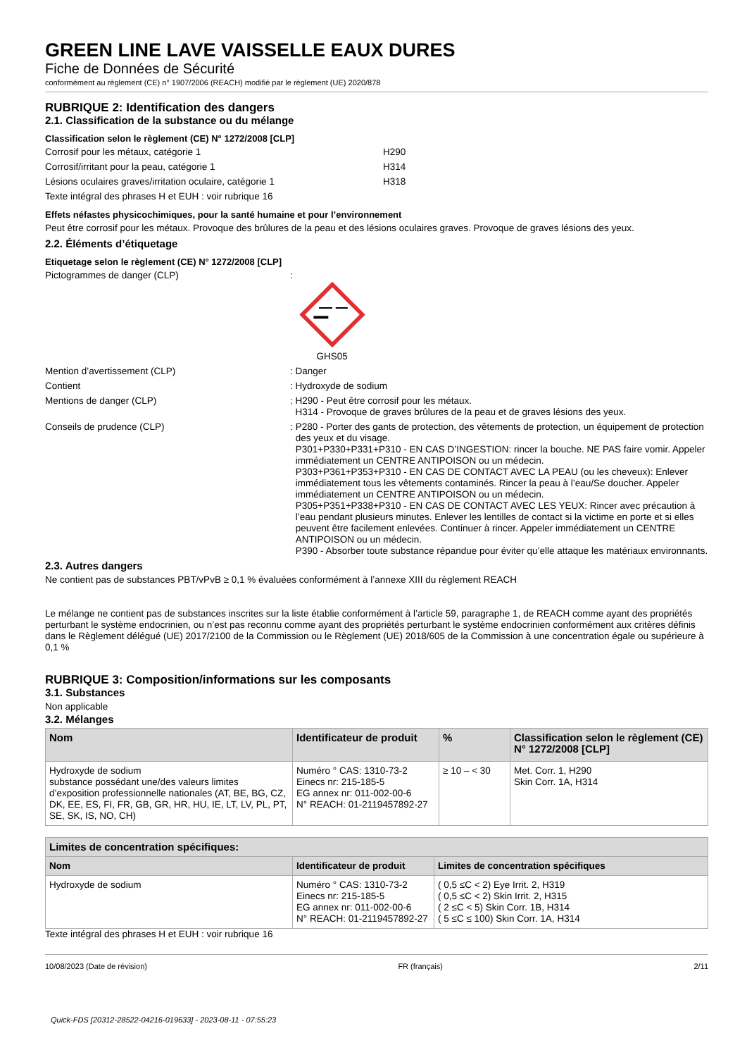GREEN LINE LAVE VAISSELLE EAUX DURES
Fiche de Données de Sécurité
conformément au règlement (CE) n° 1907/2006 (REACH) modifié par le règlement (UE) 2020/878
RUBRIQUE 2: Identification des dangers
2.1. Classification de la substance ou du mélange
Classification selon le règlement (CE) N° 1272/2008 [CLP]
Corrosif pour les métaux, catégorie 1 H290
Corrosif/irritant pour la peau, catégorie 1 H314
Lésions oculaires graves/irritation oculaire, catégorie 1 H318
Texte intégral des phrases H et EUH : voir rubrique 16
Effets néfastes physicochimiques, pour la santé humaine et pour l’environnement
Peut être corrosif pour les métaux. Provoque des brûlures de la peau et des lésions oculaires graves. Provoque de graves lésions des yeux.
2.2. Éléments d’étiquetage
Etiquetage selon le règlement (CE) N° 1272/2008 [CLP]
Pictogrammes de danger (CLP):
GHS05
Mention d’avertissement (CLP): Danger
Contient: Hydroxyde de sodium
Mentions de danger (CLP): H290 - Peut être corrosif pour les métaux.
H314 - Provoque de graves brûlures de la peau et de graves lésions des yeux.
Conseils de prudence (CLP): P280 - Porter des gants de protection, des vêtements de protection, un équipement de protection des yeux et du visage.
P301+P330+P331+P310 - EN CAS D’INGESTION: rincer la bouche. NE PAS faire vomir. Appeler immédiatement un CENTRE ANTIPOISON ou un médecin.
P303+P361+P353+P310 - EN CAS DE CONTACT AVEC LA PEAU (ou les cheveux): Enlever immédiatement tous les vêtements contaminés. Rincer la peau à l’eau/Se doucher. Appeler immédiatement un CENTRE ANTIPOISON ou un médecin.
P305+P351+P338+P310 - EN CAS DE CONTACT AVEC LES YEUX: Rincer avec précaution à l’eau pendant plusieurs minutes. Enlever les lentilles de contact si la victime en porte et si elles peuvent être facilement enlevées. Continuer à rincer. Appeler immédiatement un CENTRE ANTIPOISON ou un médecin.
P390 - Absorber toute substance répandue pour éviter qu’elle attaque les matériaux environnants.
2.3. Autres dangers
Ne contient pas de substances PBT/vPvB ≥ 0,1 % évaluées conformément à l’annexe XIII du règlement REACH
Le mélange ne contient pas de substances inscrites sur la liste établie conformément à l’article 59, paragraphe 1, de REACH comme ayant des propriétés perturbant le système endocrinien, ou n’est pas reconnu comme ayant des propriétés perturbant le système endocrinien conformément aux critères définis dans le Règlement délégué (UE) 2017/2100 de la Commission ou le Règlement (UE) 2018/605 de la Commission à une concentration égale ou supérieure à 0,1 %
RUBRIQUE 3: Composition/informations sur les composants
3.1. Substances
Non applicable
3.2. Mélanges
| Nom | Identificateur de produit | % | Classification selon le règlement (CE) N° 1272/2008 [CLP] |
| --- | --- | --- | --- |
| Hydroxyde de sodium substance possédant une/des valeurs limites d’exposition professionnelle nationales (AT, BE, BG, CZ, DK, EE, ES, FI, FR, GB, GR, HR, HU, IE, LT, LV, PL, PT, SE, SK, IS, NO, CH) | Numéro ° CAS: 1310-73-2 Einecs nr: 215-185-5 EG annex nr: 011-002-00-6 N° REACH: 01-2119457892-27 | ≥ 10 – < 30 | Met. Corr. 1, H290 Skin Corr. 1A, H314 |
| Limites de concentration spécifiques: | | |
| --- | --- | --- |
| Nom | Identificateur de produit | Limites de concentration spécifiques |
| Hydroxyde de sodium | Numéro ° CAS: 1310-73-2 Einecs nr: 215-185-5 EG annex nr: 011-002-00-6 N° REACH: 01-2119457892-27 | ( 0,5 ≤C < 2) Eye Irrit. 2, H319 ( 0,5 ≤C < 2) Skin Irrit. 2, H315 ( 2 ≤C < 5) Skin Corr. 1B, H314 ( 5 ≤C ≤ 100) Skin Corr. 1A, H314 |
Texte intégral des phrases H et EUH : voir rubrique 16
10/08/2023 (Date de révision) FR (français) 2/11
Quick-FDS [20312-28522-04216-019633] - 2023-08-11 - 07:55:23